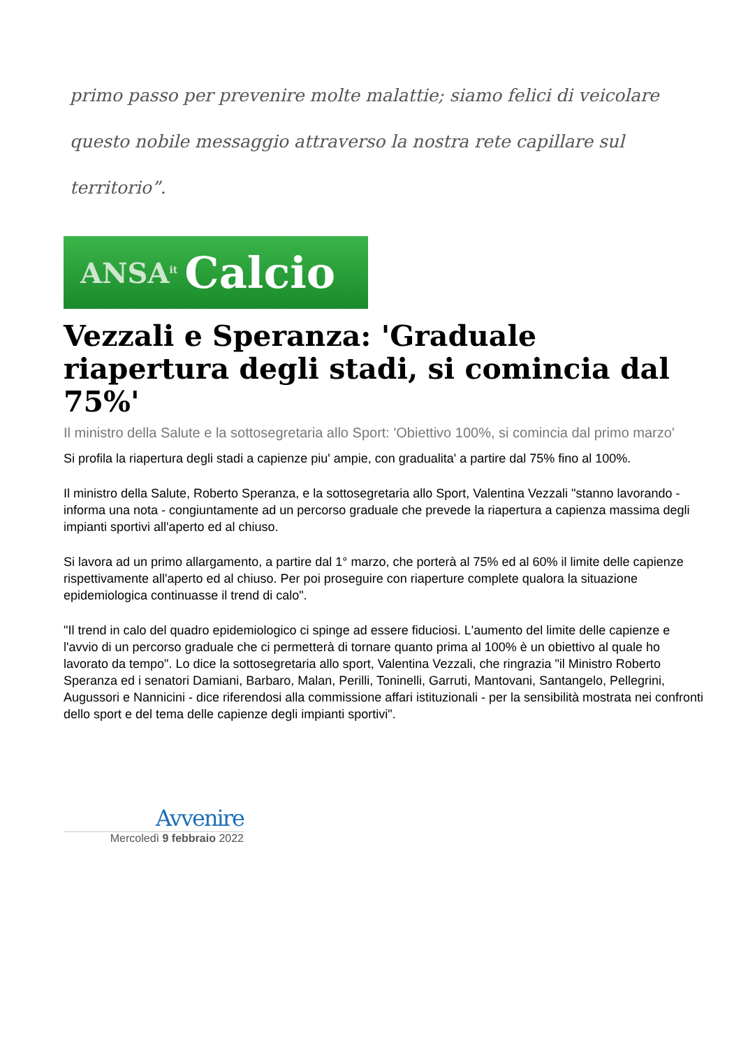primo passo per prevenire molte malattie; siamo felici di veicolare
questo nobile messaggio attraverso la nostra rete capillare sul
territorio”.
ANSA<sup>it</sup> Calcio
Vezzali e Speranza: 'Graduale riapertura degli stadi, si comincia dal 75%'
Il ministro della Salute e la sottosegretaria allo Sport: 'Obiettivo 100%, si comincia dal primo marzo'
Si profila la riapertura degli stadi a capienze piu' ampie, con gradualita' a partire dal 75% fino al 100%.
Il ministro della Salute, Roberto Speranza, e la sottosegretaria allo Sport, Valentina Vezzali "stanno lavorando -informa una nota - congiuntamente ad un percorso graduale che prevede la riapertura a capienza massima degli impianti sportivi all'aperto ed al chiuso.
Si lavora ad un primo allargamento, a partire dal 1° marzo, che porterà al 75% ed al 60% il limite delle capienze rispettivamente all'aperto ed al chiuso. Per poi proseguire con riaperture complete qualora la situazione epidemiologica continuasse il trend di calo".
"Il trend in calo del quadro epidemiologico ci spinge ad essere fiduciosi. L'aumento del limite delle capienze e l'avvio di un percorso graduale che ci permetterà di tornare quanto prima al 100% è un obiettivo al quale ho lavorato da tempo". Lo dice la sottosegretaria allo sport, Valentina Vezzali, che ringrazia "il Ministro Roberto Speranza ed i senatori Damiani, Barbaro, Malan, Perilli, Toninelli, Garruti, Mantovani, Santangelo, Pellegrini, Augussori e Nannicini - dice riferendosi alla commissione affari istituzionali - per la sensibilità mostrata nei confronti dello sport e del tema delle capienze degli impianti sportivi".
Avvenire
Mercoledì 9 febbraio 2022